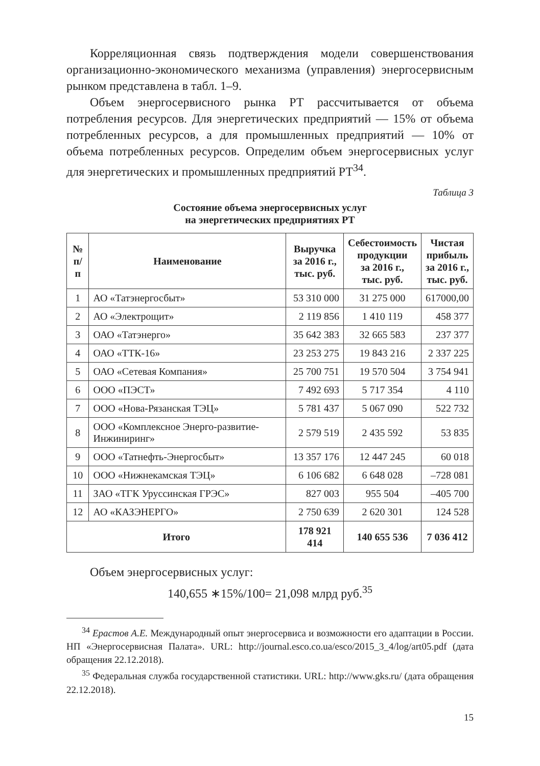Корреляционная связь подтверждения модели совершенствования организационно-экономического механизма (управления) энергосервисным рынком представлена в табл. 1–9.
Объем энергосервисного рынка РТ рассчитывается от объема потребления ресурсов. Для энергетических предприятий — 15% от объема потребленных ресурсов, а для промышленных предприятий — 10% от объема потребленных ресурсов. Определим объем энергосервисных услуг для энергетических и промышленных предприятий РТ<sup>34</sup>.
Таблица 3
Состояние объема энергосервисных услуг
на энергетических предприятиях РТ
| № п/п | Наименование | Выручка за 2016 г., тыс. руб. | Себестоимость продукции за 2016 г., тыс. руб. | Чистая прибыль за 2016 г., тыс. руб. |
| --- | --- | --- | --- | --- |
| 1 | АО «Татэнергосбыт» | 53 310 000 | 31 275 000 | 617000,00 |
| 2 | АО «Электрощит» | 2 119 856 | 1 410 119 | 458 377 |
| 3 | ОАО «Татэнерго» | 35 642 383 | 32 665 583 | 237 377 |
| 4 | ОАО «ТТК-16» | 23 253 275 | 19 843 216 | 2 337 225 |
| 5 | ОАО «Сетевая Компания» | 25 700 751 | 19 570 504 | 3 754 941 |
| 6 | ООО «ПЭСТ» | 7 492 693 | 5 717 354 | 4 110 |
| 7 | ООО «Нова-Рязанская ТЭЦ» | 5 781 437 | 5 067 090 | 522 732 |
| 8 | ООО «Комплексное Энерго-развитие-Инжиниринг» | 2 579 519 | 2 435 592 | 53 835 |
| 9 | ООО «Татнефть-Энергосбыт» | 13 357 176 | 12 447 245 | 60 018 |
| 10 | ООО «Нижнекамская ТЭЦ» | 6 106 682 | 6 648 028 | –728 081 |
| 11 | ЗАО «ТГК Уруссинская ГРЭС» | 827 003 | 955 504 | –405 700 |
| 12 | АО «КАЗЭНЕРГО» | 2 750 639 | 2 620 301 | 124 528 |
| Итого | | 178 921 414 | 140 655 536 | 7 036 412 |
Объем энергосервисных услуг:
140,655 ∗15%/100= 21,098 млрд руб.<sup>35</sup>
<sup>34</sup> Ерастов А.Е. Международный опыт энергосервиса и возможности его адаптации в России. НП «Энергосервисная Палата». URL: http://journal.esco.co.ua/esco/2015_3_4/log/art05.pdf (дата обращения 22.12.2018).
<sup>35</sup> Федеральная служба государственной статистики. URL: http://www.gks.ru/ (дата обращения 22.12.2018).
15